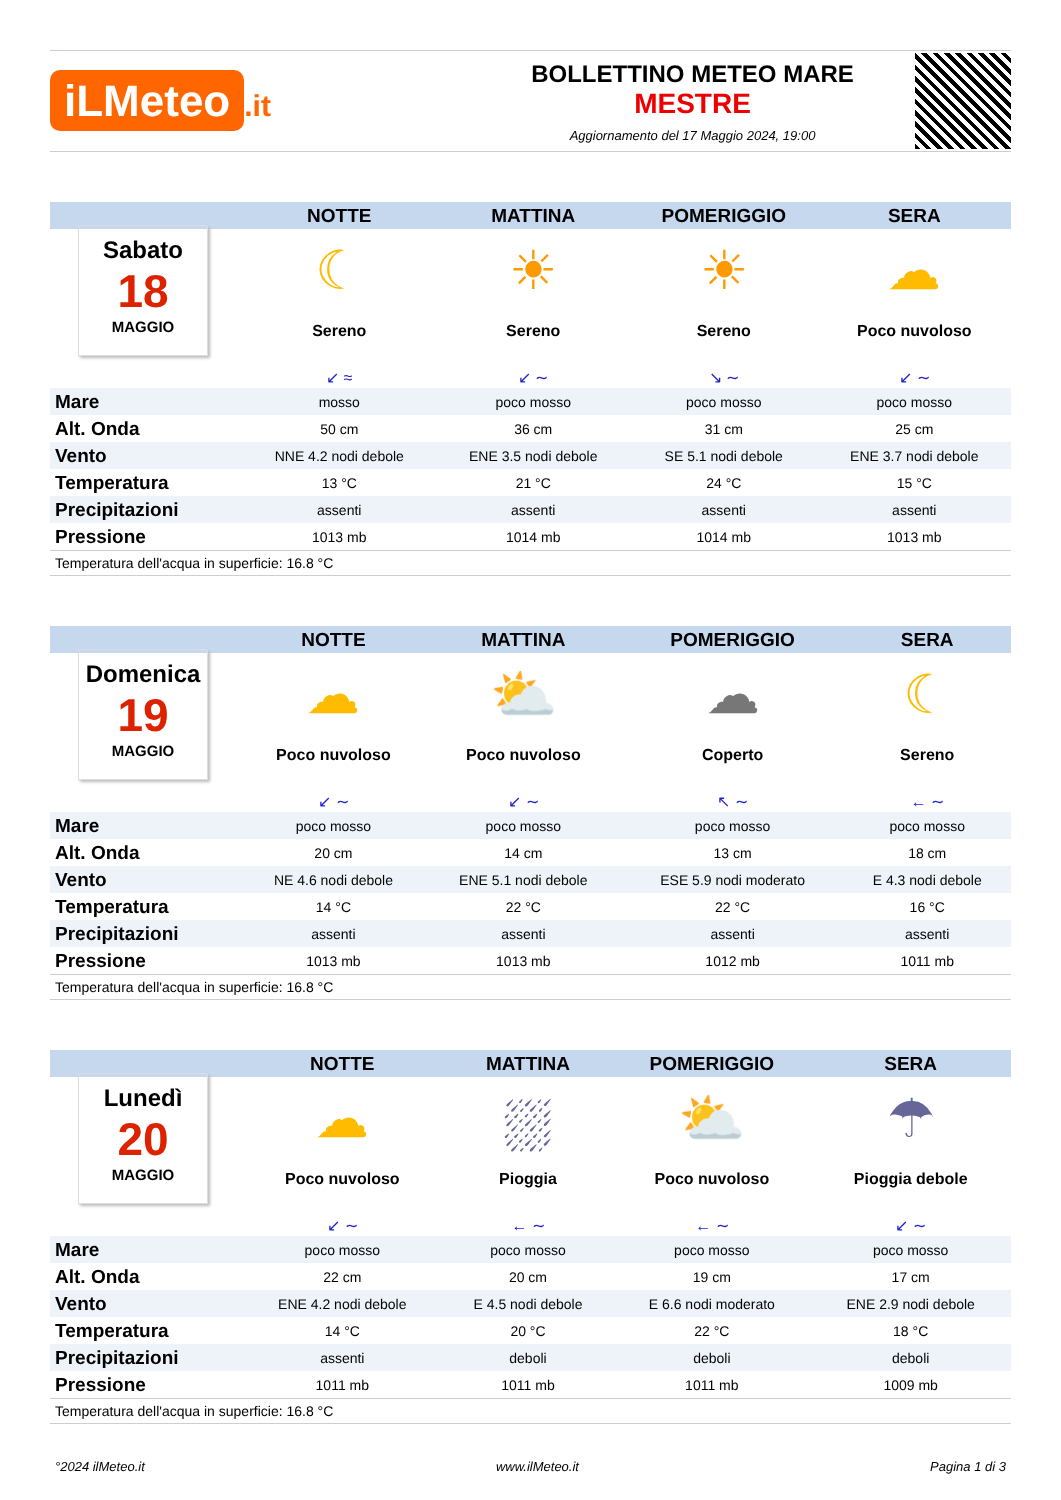iLMeteo.it
BOLLETTINO METEO MARE
MESTRE
Aggiornamento del 17 Maggio 2024, 19:00
| | NOTTE | MATTINA | POMERIGGIO | SERA |
| --- | --- | --- | --- | --- |
| Sabato 18 MAGGIO | ☾ Sereno ↙ ≈ | ☀ Sereno ↙ ∼ | ☀ Sereno ↘ ∼ | ☁ Poco nuvoloso ↙ ∼ |
| Mare | mosso | poco mosso | poco mosso | poco mosso |
| Alt. Onda | 50 cm | 36 cm | 31 cm | 25 cm |
| Vento | NNE 4.2 nodi debole | ENE 3.5 nodi debole | SE 5.1 nodi debole | ENE 3.7 nodi debole |
| Temperatura | 13 °C | 21 °C | 24 °C | 15 °C |
| Precipitazioni | assenti | assenti | assenti | assenti |
| Pressione | 1013 mb | 1014 mb | 1014 mb | 1013 mb |
| Temperatura dell'acqua in superficie: 16.8 °C | | | | |
| | NOTTE | MATTINA | POMERIGGIO | SERA |
| --- | --- | --- | --- | --- |
| Domenica 19 MAGGIO | ☁ Poco nuvoloso ↙ ∼ | ⛅ Poco nuvoloso ↙ ∼ | ☁ Coperto ↖ ∼ | ☾ Sereno ← ∼ |
| Mare | poco mosso | poco mosso | poco mosso | poco mosso |
| Alt. Onda | 20 cm | 14 cm | 13 cm | 18 cm |
| Vento | NE 4.6 nodi debole | ENE 5.1 nodi debole | ESE 5.9 nodi moderato | E 4.3 nodi debole |
| Temperatura | 14 °C | 22 °C | 22 °C | 16 °C |
| Precipitazioni | assenti | assenti | assenti | assenti |
| Pressione | 1013 mb | 1013 mb | 1012 mb | 1011 mb |
| Temperatura dell'acqua in superficie: 16.8 °C | | | | |
| | NOTTE | MATTINA | POMERIGGIO | SERA |
| --- | --- | --- | --- | --- |
| Lunedì 20 MAGGIO | ☁ Poco nuvoloso ↙ ∼ | ⛆ Pioggia ← ∼ | ⛅ Poco nuvoloso ← ∼ | ☂ Pioggia debole ↙ ∼ |
| Mare | poco mosso | poco mosso | poco mosso | poco mosso |
| Alt. Onda | 22 cm | 20 cm | 19 cm | 17 cm |
| Vento | ENE 4.2 nodi debole | E 4.5 nodi debole | E 6.6 nodi moderato | ENE 2.9 nodi debole |
| Temperatura | 14 °C | 20 °C | 22 °C | 18 °C |
| Precipitazioni | assenti | deboli | deboli | deboli |
| Pressione | 1011 mb | 1011 mb | 1011 mb | 1009 mb |
| Temperatura dell'acqua in superficie: 16.8 °C | | | | |
°2024 ilMeteo.it www.ilMeteo.it Pagina 1 di 3